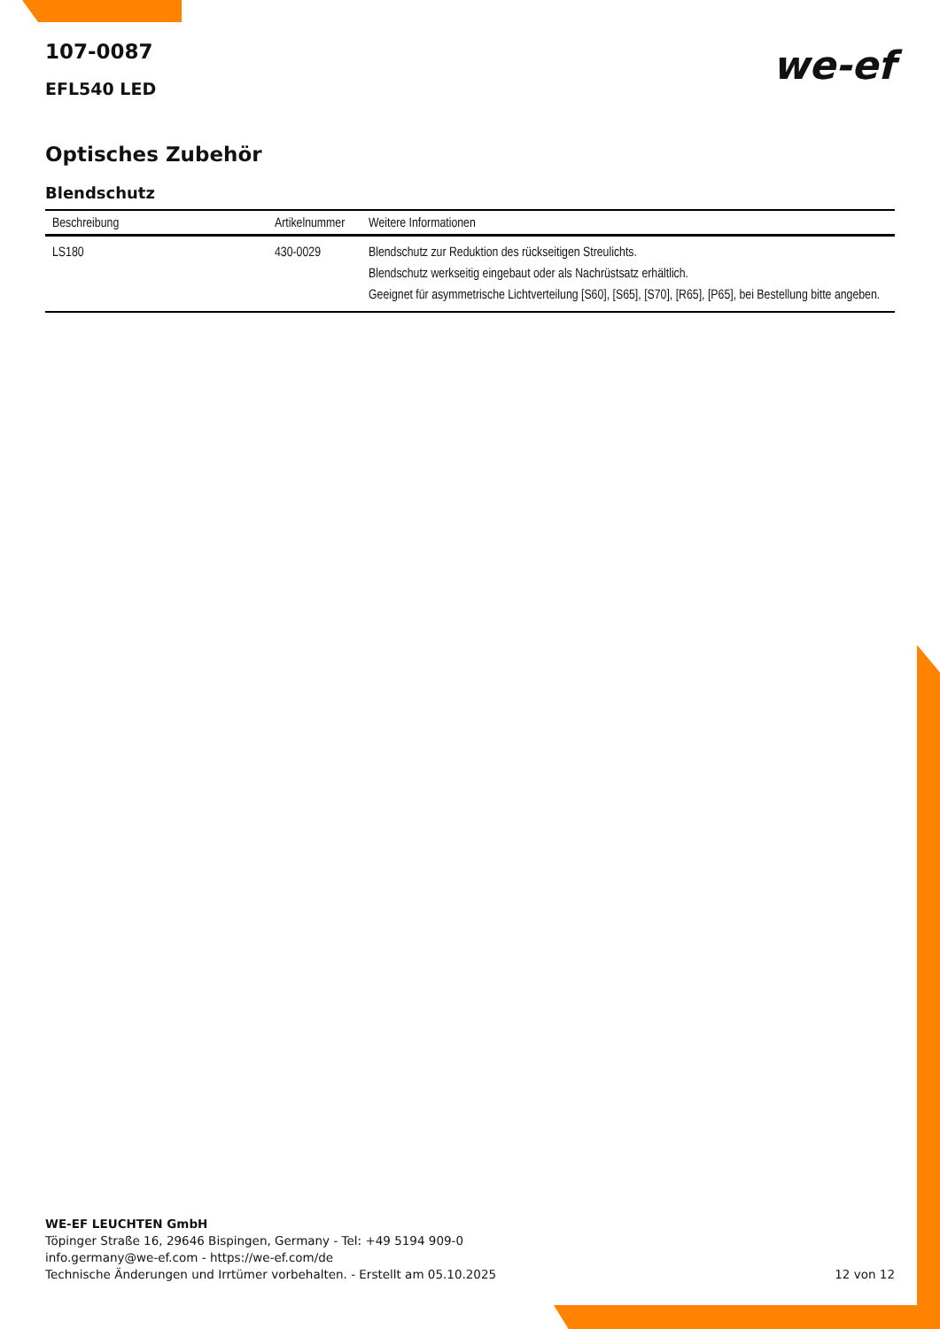107-0087
EFL540 LED
we-ef
Optisches Zubehör
Blendschutz
| Beschreibung | Artikelnummer | Weitere Informationen |
| --- | --- | --- |
| LS180 | 430-0029 | Blendschutz zur Reduktion des rückseitigen Streulichts. Blendschutz werkseitig eingebaut oder als Nachrüstsatz erhältlich. Geeignet für asymmetrische Lichtverteilung [S60], [S65], [S70], [R65], [P65], bei Bestellung bitte angeben. |
WE-EF LEUCHTEN GmbH
Töpinger Straße 16, 29646 Bispingen, Germany - Tel: +49 5194 909-0
info.germany@we-ef.com - https://we-ef.com/de
Technische Änderungen und Irrtümer vorbehalten. - Erstellt am 05.10.2025 12 von 12